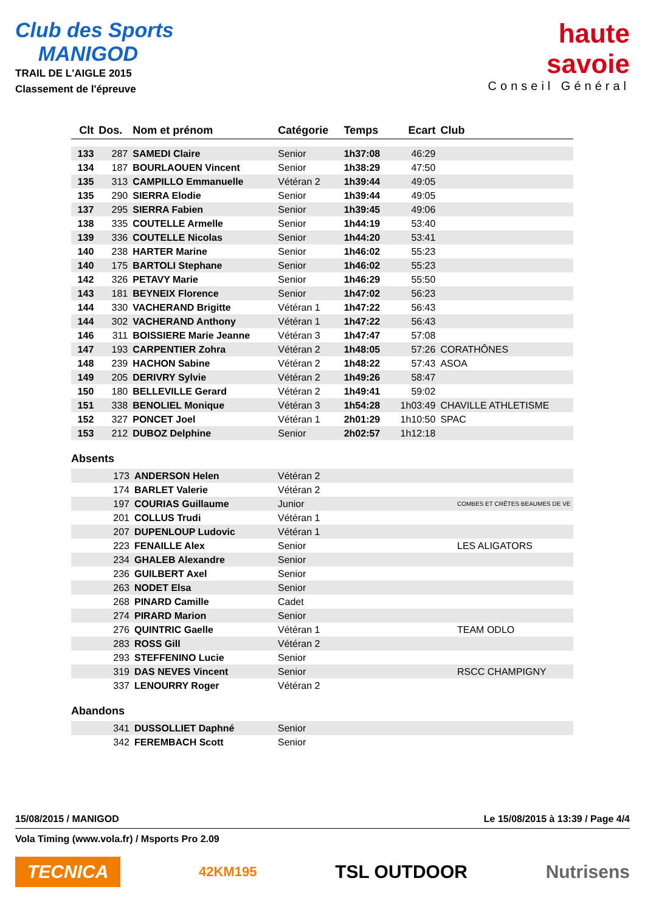Club des Sports
MANIGOD
TRAIL DE L'AIGLE 2015
Classement de l'épreuve
haute
savoie
Conseil Général
| Clt | Dos. | Nom et prénom | Catégorie | Temps | Ecart | Club |
| --- | --- | --- | --- | --- | --- | --- |
| 133 | 287 | SAMEDI Claire | Senior | 1h37:08 | 46:29 | |
| 134 | 187 | BOURLAOUEN Vincent | Senior | 1h38:29 | 47:50 | |
| 135 | 313 | CAMPILLO Emmanuelle | Vétéran 2 | 1h39:44 | 49:05 | |
| 135 | 290 | SIERRA Elodie | Senior | 1h39:44 | 49:05 | |
| 137 | 295 | SIERRA Fabien | Senior | 1h39:45 | 49:06 | |
| 138 | 335 | COUTELLE Armelle | Senior | 1h44:19 | 53:40 | |
| 139 | 336 | COUTELLE Nicolas | Senior | 1h44:20 | 53:41 | |
| 140 | 238 | HARTER Marine | Senior | 1h46:02 | 55:23 | |
| 140 | 175 | BARTOLI Stephane | Senior | 1h46:02 | 55:23 | |
| 142 | 326 | PETAVY Marie | Senior | 1h46:29 | 55:50 | |
| 143 | 181 | BEYNEIX Florence | Senior | 1h47:02 | 56:23 | |
| 144 | 330 | VACHERAND Brigitte | Vétéran 1 | 1h47:22 | 56:43 | |
| 144 | 302 | VACHERAND Anthony | Vétéran 1 | 1h47:22 | 56:43 | |
| 146 | 311 | BOISSIERE Marie Jeanne | Vétéran 3 | 1h47:47 | 57:08 | |
| 147 | 193 | CARPENTIER Zohra | Vétéran 2 | 1h48:05 | 57:26 | CORATHÔNES |
| 148 | 239 | HACHON Sabine | Vétéran 2 | 1h48:22 | 57:43 | ASOA |
| 149 | 205 | DERIVRY Sylvie | Vétéran 2 | 1h49:26 | 58:47 | |
| 150 | 180 | BELLEVILLE Gerard | Vétéran 2 | 1h49:41 | 59:02 | |
| 151 | 338 | BENOLIEL Monique | Vétéran 3 | 1h54:28 | 1h03:49 | CHAVILLE ATHLETISME |
| 152 | 327 | PONCET Joel | Vétéran 1 | 2h01:29 | 1h10:50 | SPAC |
| 153 | 212 | DUBOZ Delphine | Senior | 2h02:57 | 1h12:18 | |
Absents
| | 173 | ANDERSON Helen | Vétéran 2 | |
| | 174 | BARLET Valerie | Vétéran 2 | |
| | 197 | COURIAS Guillaume | Junior | COMBES ET CRÊTES BEAUMES DE VE |
| | 201 | COLLUS Trudi | Vétéran 1 | |
| | 207 | DUPENLOUP Ludovic | Vétéran 1 | |
| | 223 | FENAILLE Alex | Senior | LES ALIGATORS |
| | 234 | GHALEB Alexandre | Senior | |
| | 236 | GUILBERT Axel | Senior | |
| | 263 | NODET Elsa | Senior | |
| | 268 | PINARD Camille | Cadet | |
| | 274 | PIRARD Marion | Senior | |
| | 276 | QUINTRIC Gaelle | Vétéran 1 | TEAM ODLO |
| | 283 | ROSS Gill | Vétéran 2 | |
| | 293 | STEFFENINO Lucie | Senior | |
| | 319 | DAS NEVES Vincent | Senior | RSCC CHAMPIGNY |
| | 337 | LENOURRY Roger | Vétéran 2 | |
Abandons
| | 341 | DUSSOLLIET Daphné | Senior |
| | 342 | FEREMBACH Scott | Senior |
15/08/2015 / MANIGOD Le 15/08/2015 à 13:39 / Page 4/4
Vola Timing (www.vola.fr) / Msports Pro 2.09
TECNICA 42KM195 TSL OUTDOOR Nutrisens